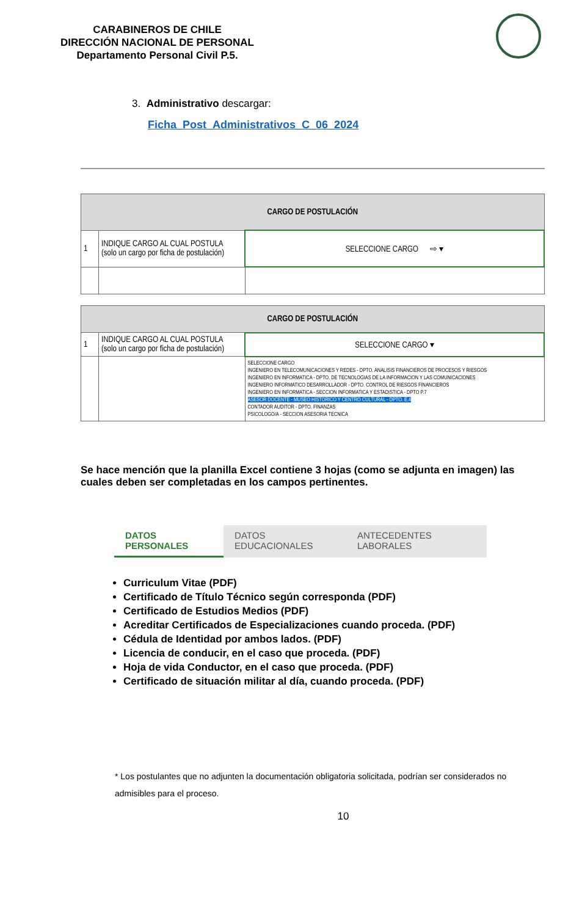CARABINEROS DE CHILE
DIRECCIÓN NACIONAL DE PERSONAL
Departamento Personal Civil P.5.
3. Administrativo descargar:
Ficha_Post_Administrativos_C_06_2024
| CARGO DE POSTULACIÓN | | |
| --- | --- | --- |
| 1 | INDIQUE CARGO AL CUAL POSTULA (solo un cargo por ficha de postulación) | SELECCIONE CARGO ⇨ ▾ |
| CARGO DE POSTULACIÓN | | |
| --- | --- | --- |
| 1 | INDIQUE CARGO AL CUAL POSTULA (solo un cargo por ficha de postulación) | SELECCIONE CARGO ▾ |
| | | SELECCIONE CARGO INGENIERO EN TELECOMUNICACIONES Y REDES - DPTO. ANALISIS FINANCIEROS DE PROCESOS Y RIESGOS INGENIERO EN INFORMATICA - DPTO. DE TECNOLOGIAS DE LA INFORMACION Y LAS COMUNICACIONES INGENIERO INFORMATICO DESARROLLADOR - DPTO. CONTROL DE RIESGOS FINANCIEROS INGENIERO EN INFORMATICA - SECCION INFORMATICA Y ESTADISTICA - DPTO P.7 ASESOR DOCENTE - MUSEO HISTORICO Y CENTRO CULTURAL - DPTO. E.4 CONTADOR AUDITOR - DPTO. FINANZAS PSICOLOGO/A - SECCION ASESORIA TECNICA |
Se hace mención que la planilla Excel contiene 3 hojas (como se adjunta en imagen) las cuales deben ser completadas en los campos pertinentes.
DATOS PERSONALES DATOS EDUCACIONALES ANTECEDENTES LABORALES
Curriculum Vitae (PDF)
Certificado de Título Técnico según corresponda (PDF)
Certificado de Estudios Medios (PDF)
Acreditar Certificados de Especializaciones cuando proceda. (PDF)
Cédula de Identidad por ambos lados. (PDF)
Licencia de conducir, en el caso que proceda. (PDF)
Hoja de vida Conductor, en el caso que proceda. (PDF)
Certificado de situación militar al día, cuando proceda. (PDF)
* Los postulantes que no adjunten la documentación obligatoria solicitada, podrían ser considerados no admisibles para el proceso.
10